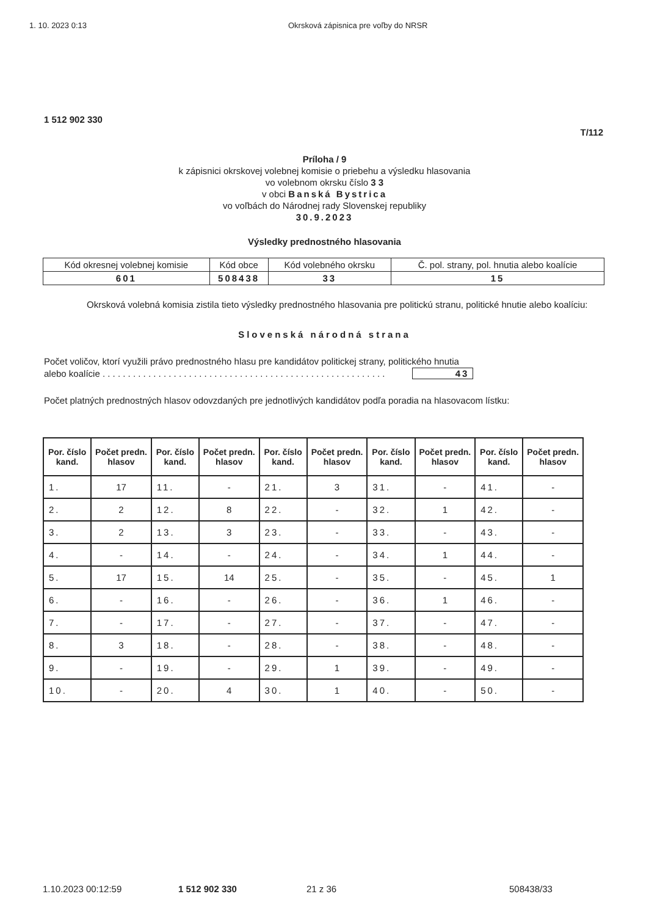1. 10. 2023 0:13 Okrsková zápisnica pre voľby do NRSR
1 512 902 330
T/112
Príloha / 9
k zápisnici okrskovej volebnej komisie o priebehu a výsledku hlasovania
vo volebnom okrsku číslo 3 3
v obci Banská Bystrica
vo voľbách do Národnej rady Slovenskej republiky
30.9.2023
Výsledky prednostného hlasovania
| Kód okresnej volebnej komisie | Kód obce | Kód volebného okrsku | Č. pol. strany, pol. hnutia alebo koalície |
| 601 | 508438 | 33 | 15 |
Okrsková volebná komisia zistila tieto výsledky prednostného hlasovania pre politickú stranu, politické hnutie alebo koalíciu:
Slovenská národná strana
Počet voličov, ktorí využili právo prednostného hlasu pre kandidátov politickej strany, politického hnutia
alebo koalície . . . . . . . . . . . . . . . . . . . . . . . . . . . . . . . . . . . . . . . . . . . . . . . . . . . . . . . . 43
Počet platných prednostných hlasov odovzdaných pre jednotlivých kandidátov podľa poradia na hlasovacom lístku:
| Por. číslo kand. | Počet predn. hlasov | Por. číslo kand. | Počet predn. hlasov | Por. číslo kand. | Počet predn. hlasov | Por. číslo kand. | Počet predn. hlasov | Por. číslo kand. | Počet predn. hlasov |
| --- | --- | --- | --- | --- | --- | --- | --- | --- | --- |
| 1. | 17 | 11. | - | 21. | 3 | 31. | - | 41. | - |
| 2. | 2 | 12. | 8 | 22. | - | 32. | 1 | 42. | - |
| 3. | 2 | 13. | 3 | 23. | - | 33. | - | 43. | - |
| 4. | - | 14. | - | 24. | - | 34. | 1 | 44. | - |
| 5. | 17 | 15. | 14 | 25. | - | 35. | - | 45. | 1 |
| 6. | - | 16. | - | 26. | - | 36. | 1 | 46. | - |
| 7. | - | 17. | - | 27. | - | 37. | - | 47. | - |
| 8. | 3 | 18. | - | 28. | - | 38. | - | 48. | - |
| 9. | - | 19. | - | 29. | 1 | 39. | - | 49. | - |
| 10. | - | 20. | 4 | 30. | 1 | 40. | - | 50. | - |
1.10.2023 00:12:59 1 512 902 330 21 z 36 508438/33